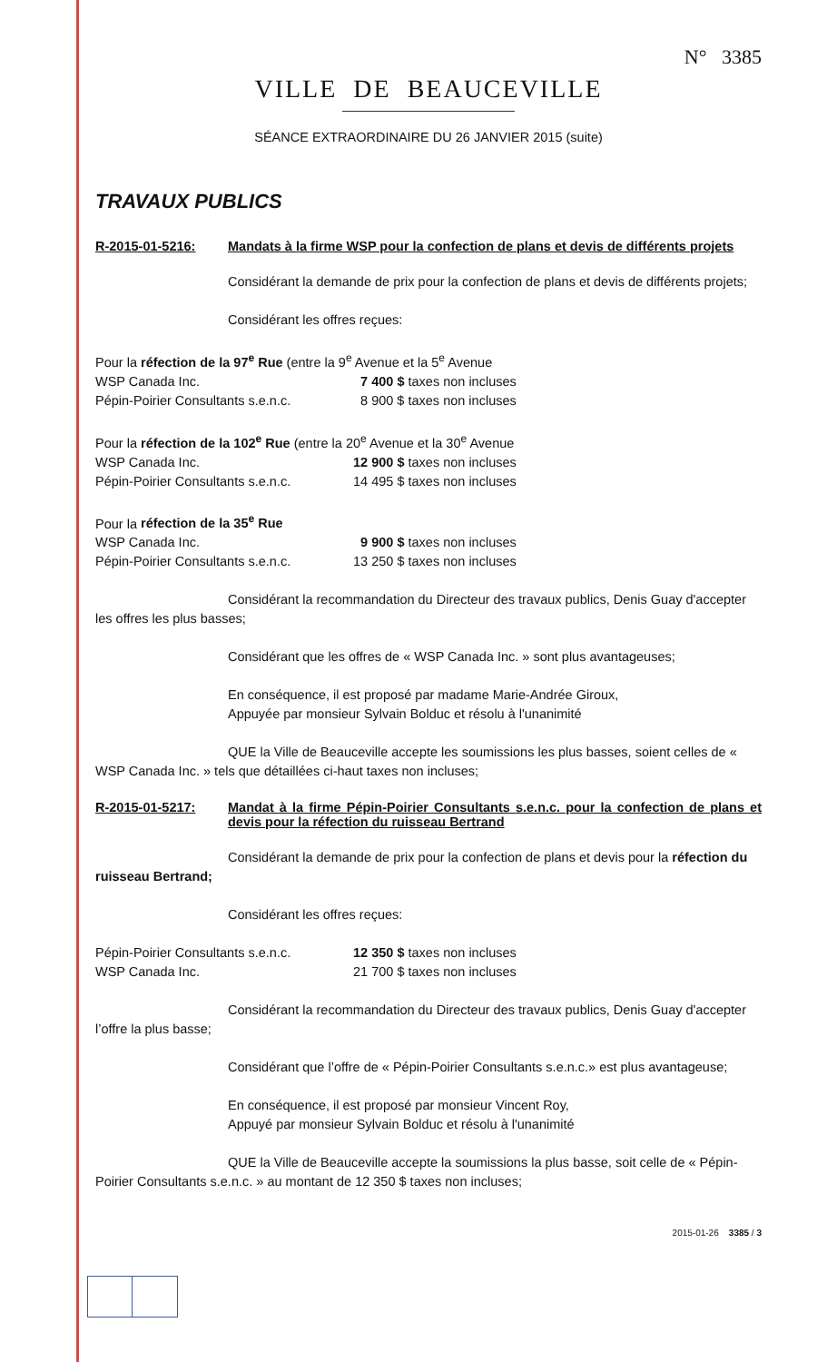N° 3385
VILLE DE BEAUCEVILLE
SÉANCE EXTRAORDINAIRE DU 26 JANVIER 2015 (suite)
TRAVAUX PUBLICS
R-2015-01-5216: Mandats à la firme WSP pour la confection de plans et devis de différents projets
Considérant la demande de prix pour la confection de plans et devis de différents projets;
Considérant les offres reçues:
| Pour la réfection de la 97<sup>e</sup> Rue (entre la 9<sup>e</sup> Avenue et la 5<sup>e</sup> Avenue | |
| WSP Canada Inc. | 7 400 $ taxes non incluses |
| Pépin-Poirier Consultants s.e.n.c. | 8 900 $ taxes non incluses |
| Pour la réfection de la 102<sup>e</sup> Rue (entre la 20<sup>e</sup> Avenue et la 30<sup>e</sup> Avenue | |
| WSP Canada Inc. | 12 900 $ taxes non incluses |
| Pépin-Poirier Consultants s.e.n.c. | 14 495 $ taxes non incluses |
| Pour la réfection de la 35<sup>e</sup> Rue | |
| WSP Canada Inc. | 9 900 $ taxes non incluses |
| Pépin-Poirier Consultants s.e.n.c. | 13 250 $ taxes non incluses |
Considérant la recommandation du Directeur des travaux publics, Denis Guay d'accepter les offres les plus basses;
Considérant que les offres de « WSP Canada Inc. » sont plus avantageuses;
En conséquence, il est proposé par madame Marie-Andrée Giroux,
Appuyée par monsieur Sylvain Bolduc et résolu à l'unanimité
QUE la Ville de Beauceville accepte les soumissions les plus basses, soient celles de « WSP Canada Inc. » tels que détaillées ci-haut taxes non incluses;
R-2015-01-5217: Mandat à la firme Pépin-Poirier Consultants s.e.n.c. pour la confection de plans et devis pour la réfection du ruisseau Bertrand
Considérant la demande de prix pour la confection de plans et devis pour la réfection du ruisseau Bertrand;
Considérant les offres reçues:
| Pépin-Poirier Consultants s.e.n.c. | 12 350 $ taxes non incluses |
| WSP Canada Inc. | 21 700 $ taxes non incluses |
Considérant la recommandation du Directeur des travaux publics, Denis Guay d'accepter l’offre la plus basse;
Considérant que l’offre de « Pépin-Poirier Consultants s.e.n.c.» est plus avantageuse;
En conséquence, il est proposé par monsieur Vincent Roy,
Appuyé par monsieur Sylvain Bolduc et résolu à l'unanimité
QUE la Ville de Beauceville accepte la soumissions la plus basse, soit celle de « Pépin-Poirier Consultants s.e.n.c. » au montant de 12 350 $ taxes non incluses;
2015-01-26 3385 / 3